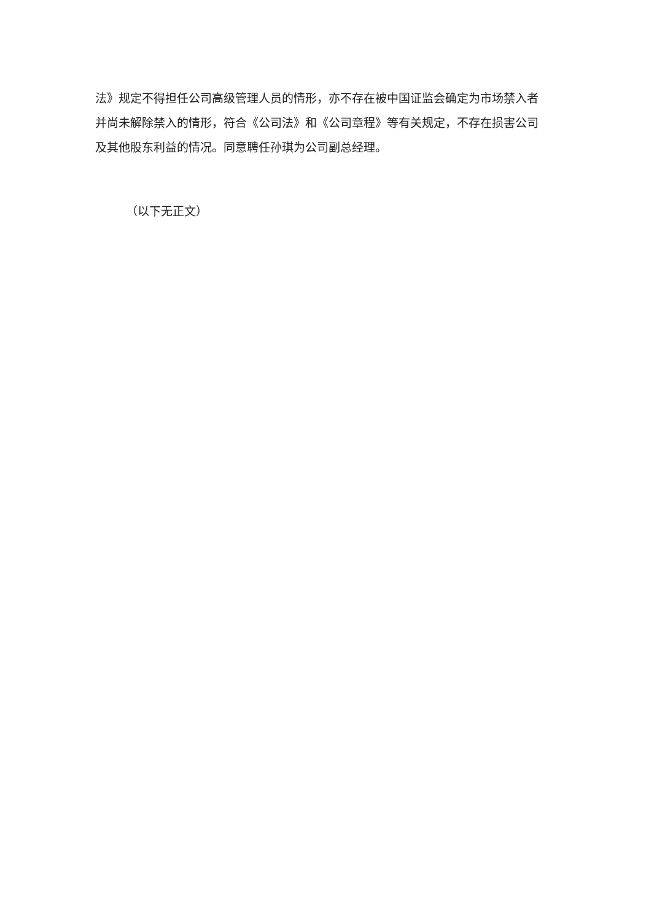法》规定不得担任公司高级管理人员的情形，亦不存在被中国证监会确定为市场禁入者并尚未解除禁入的情形，符合《公司法》和《公司章程》等有关规定，不存在损害公司及其他股东利益的情况。同意聘任孙琪为公司副总经理。
（以下无正文）